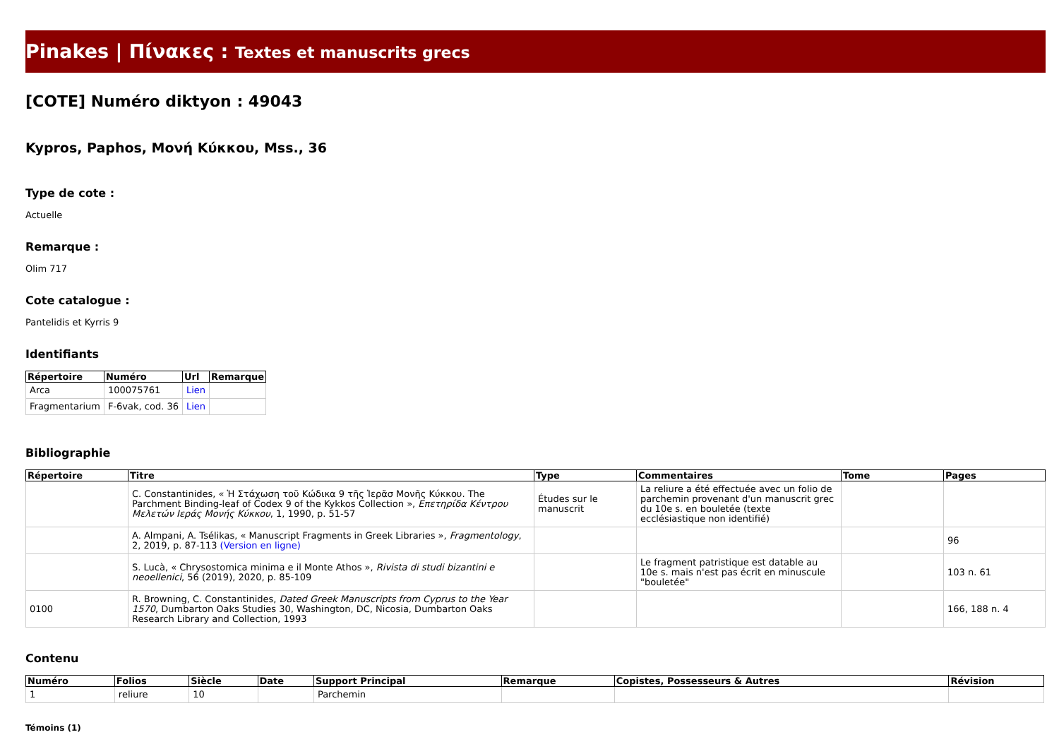Pinakes | Πίνακες : Textes et manuscrits grecs
[COTE] Numéro diktyon : 49043
Kypros, Paphos, Μονή Κύκκου, Mss., 36
Type de cote :
Actuelle
Remarque :
Olim 717
Cote catalogue :
Pantelidis et Kyrris 9
Identifiants
| Répertoire | Numéro | Url | Remarque |
| --- | --- | --- | --- |
| Arca | 100075761 | Lien | |
| Fragmentarium | F-6vak, cod. 36 | Lien | |
Bibliographie
| Répertoire | Titre | Type | Commentaires | Tome | Pages |
| --- | --- | --- | --- | --- | --- |
| | C. Constantinides, « Ἡ Στάχωση τοῦ Κώδικα 9 τῆς Ἱερᾶσ Μονῆς Κύκκου. The Parchment Binding-leaf of Codex 9 of the Kykkos Collection », Επετηρίδα Κέντρου Μελετών Ιεράς Μονής Κύκκου , 1, 1990, p. 51-57 | Études sur le manuscrit | La reliure a été effectuée avec un folio de parchemin provenant d'un manuscrit grec du 10e s. en bouletée (texte ecclésiastique non identifié) | | |
| | A. Almpani, A. Tsélikas, « Manuscript Fragments in Greek Libraries », Fragmentology , 2, 2019, p. 87-113 (Version en ligne) | | | | 96 |
| | S. Lucà, « Chrysostomica minima e il Monte Athos », Rivista di studi bizantini e neoellenici , 56 (2019), 2020, p. 85-109 | | Le fragment patristique est datable au 10e s. mais n'est pas écrit en minuscule "bouletée" | | 103 n. 61 |
| 0100 | R. Browning, C. Constantinides, Dated Greek Manuscripts from Cyprus to the Year 1570 , Dumbarton Oaks Studies 30, Washington, DC, Nicosia, Dumbarton Oaks Research Library and Collection, 1993 | | | | 166, 188 n. 4 |
Contenu
| Numéro | Folios | Siècle | Date | Support Principal | Remarque | Copistes, Possesseurs & Autres | Révision |
| --- | --- | --- | --- | --- | --- | --- | --- |
| 1 | reliure | 10 | | Parchemin | | | |
Témoins (1)